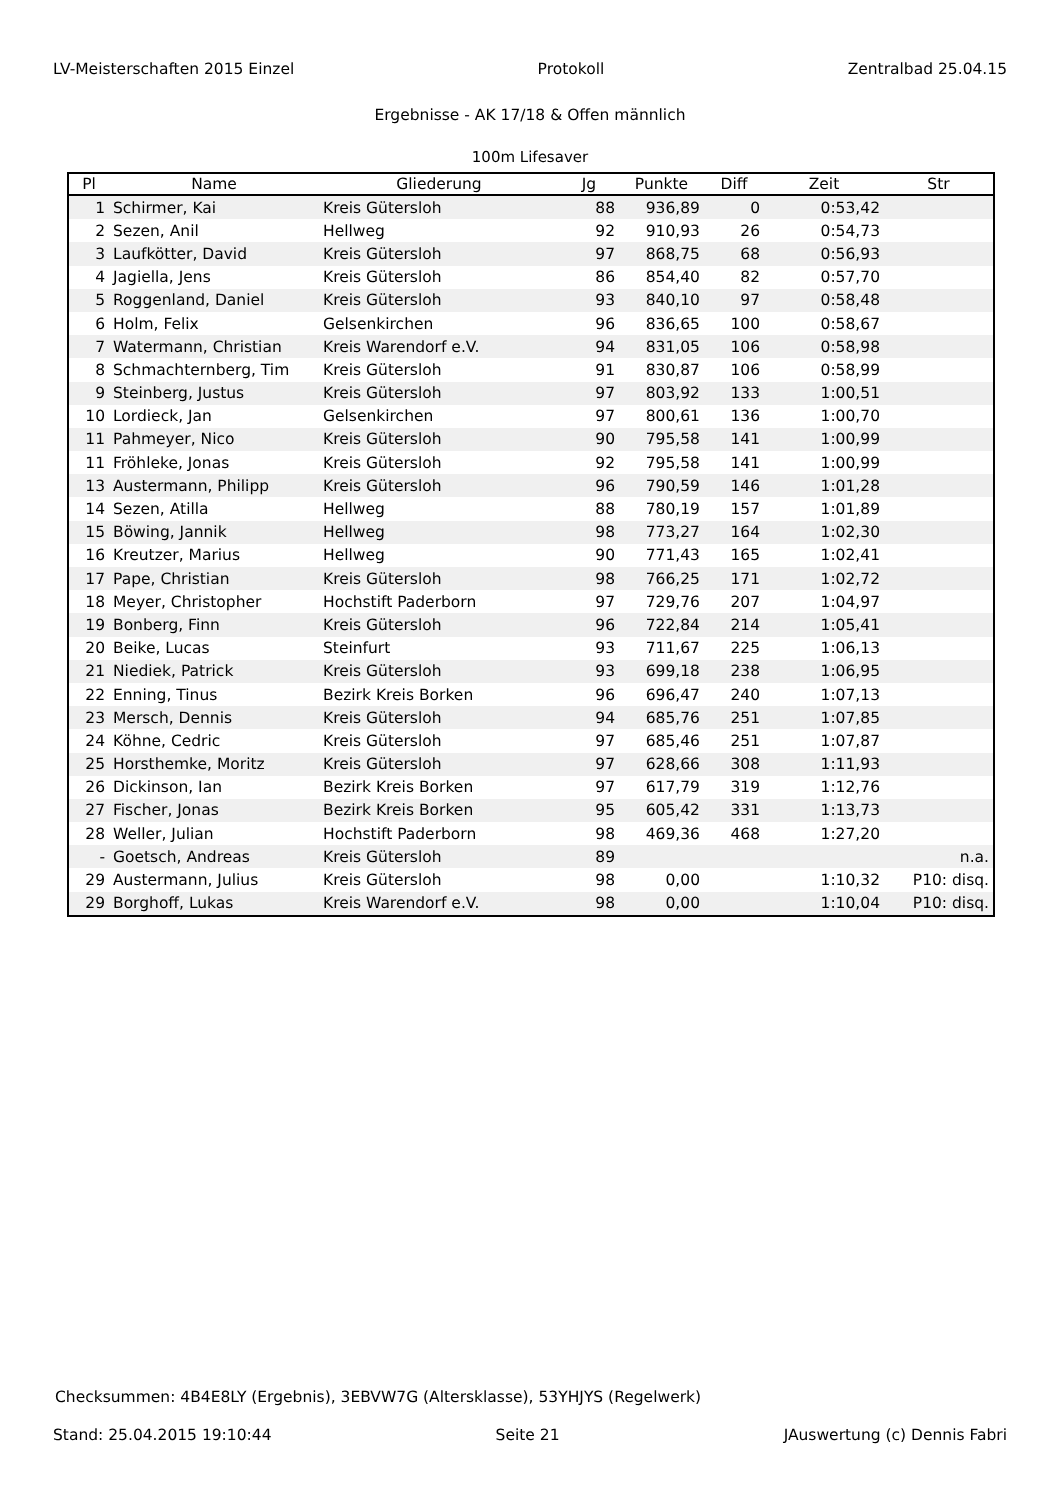LV-Meisterschaften 2015 Einzel Protokoll Zentralbad 25.04.15
Ergebnisse - AK 17/18 & Offen männlich
100m Lifesaver
| Pl | Name | Gliederung | Jg | Punkte | Diff | Zeit | Str |
| --- | --- | --- | --- | --- | --- | --- | --- |
| 1 | Schirmer, Kai | Kreis Gütersloh | 88 | 936,89 | 0 | 0:53,42 | |
| 2 | Sezen, Anil | Hellweg | 92 | 910,93 | 26 | 0:54,73 | |
| 3 | Laufkötter, David | Kreis Gütersloh | 97 | 868,75 | 68 | 0:56,93 | |
| 4 | Jagiella, Jens | Kreis Gütersloh | 86 | 854,40 | 82 | 0:57,70 | |
| 5 | Roggenland, Daniel | Kreis Gütersloh | 93 | 840,10 | 97 | 0:58,48 | |
| 6 | Holm, Felix | Gelsenkirchen | 96 | 836,65 | 100 | 0:58,67 | |
| 7 | Watermann, Christian | Kreis Warendorf e.V. | 94 | 831,05 | 106 | 0:58,98 | |
| 8 | Schmachternberg, Tim | Kreis Gütersloh | 91 | 830,87 | 106 | 0:58,99 | |
| 9 | Steinberg, Justus | Kreis Gütersloh | 97 | 803,92 | 133 | 1:00,51 | |
| 10 | Lordieck, Jan | Gelsenkirchen | 97 | 800,61 | 136 | 1:00,70 | |
| 11 | Pahmeyer, Nico | Kreis Gütersloh | 90 | 795,58 | 141 | 1:00,99 | |
| 11 | Fröhleke, Jonas | Kreis Gütersloh | 92 | 795,58 | 141 | 1:00,99 | |
| 13 | Austermann, Philipp | Kreis Gütersloh | 96 | 790,59 | 146 | 1:01,28 | |
| 14 | Sezen, Atilla | Hellweg | 88 | 780,19 | 157 | 1:01,89 | |
| 15 | Böwing, Jannik | Hellweg | 98 | 773,27 | 164 | 1:02,30 | |
| 16 | Kreutzer, Marius | Hellweg | 90 | 771,43 | 165 | 1:02,41 | |
| 17 | Pape, Christian | Kreis Gütersloh | 98 | 766,25 | 171 | 1:02,72 | |
| 18 | Meyer, Christopher | Hochstift Paderborn | 97 | 729,76 | 207 | 1:04,97 | |
| 19 | Bonberg, Finn | Kreis Gütersloh | 96 | 722,84 | 214 | 1:05,41 | |
| 20 | Beike, Lucas | Steinfurt | 93 | 711,67 | 225 | 1:06,13 | |
| 21 | Niediek, Patrick | Kreis Gütersloh | 93 | 699,18 | 238 | 1:06,95 | |
| 22 | Enning, Tinus | Bezirk Kreis Borken | 96 | 696,47 | 240 | 1:07,13 | |
| 23 | Mersch, Dennis | Kreis Gütersloh | 94 | 685,76 | 251 | 1:07,85 | |
| 24 | Köhne, Cedric | Kreis Gütersloh | 97 | 685,46 | 251 | 1:07,87 | |
| 25 | Horsthemke, Moritz | Kreis Gütersloh | 97 | 628,66 | 308 | 1:11,93 | |
| 26 | Dickinson, Ian | Bezirk Kreis Borken | 97 | 617,79 | 319 | 1:12,76 | |
| 27 | Fischer, Jonas | Bezirk Kreis Borken | 95 | 605,42 | 331 | 1:13,73 | |
| 28 | Weller, Julian | Hochstift Paderborn | 98 | 469,36 | 468 | 1:27,20 | |
| - | Goetsch, Andreas | Kreis Gütersloh | 89 | | | | n.a. |
| 29 | Austermann, Julius | Kreis Gütersloh | 98 | 0,00 | | 1:10,32 | P10: disq. |
| 29 | Borghoff, Lukas | Kreis Warendorf e.V. | 98 | 0,00 | | 1:10,04 | P10: disq. |
Checksummen: 4B4E8LY (Ergebnis), 3EBVW7G (Altersklasse), 53YHJYS (Regelwerk)
Stand: 25.04.2015 19:10:44 Seite 21 JAuswertung (c) Dennis Fabri